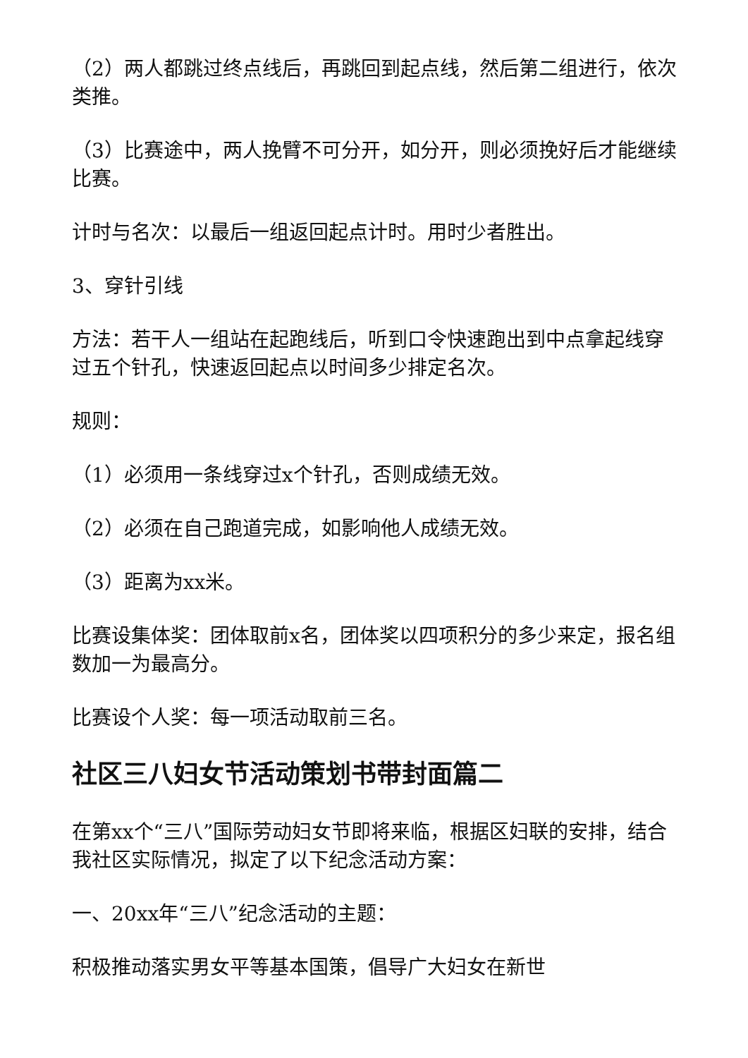（2）两人都跳过终点线后，再跳回到起点线，然后第二组进行，依次类推。
（3）比赛途中，两人挽臂不可分开，如分开，则必须挽好后才能继续比赛。
计时与名次：以最后一组返回起点计时。用时少者胜出。
3、穿针引线
方法：若干人一组站在起跑线后，听到口令快速跑出到中点拿起线穿过五个针孔，快速返回起点以时间多少排定名次。
规则：
（1）必须用一条线穿过x个针孔，否则成绩无效。
（2）必须在自己跑道完成，如影响他人成绩无效。
（3）距离为xx米。
比赛设集体奖：团体取前x名，团体奖以四项积分的多少来定，报名组数加一为最高分。
比赛设个人奖：每一项活动取前三名。
社区三八妇女节活动策划书带封面篇二
在第xx个“三八”国际劳动妇女节即将来临，根据区妇联的安排，结合我社区实际情况，拟定了以下纪念活动方案：
一、20xx年“三八”纪念活动的主题：
积极推动落实男女平等基本国策，倡导广大妇女在新世